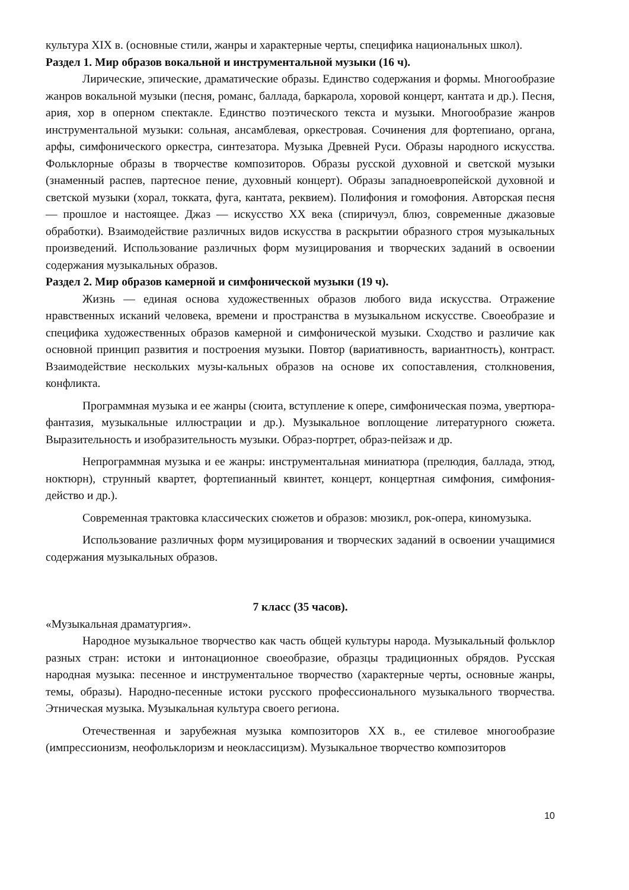культура XIX в. (основные стили, жанры и характерные черты, специфика национальных школ).
Раздел 1. Мир образов вокальной и инструментальной музыки (16 ч).
Лирические, эпические, драматические образы. Единство содержания и формы. Многообразие жанров вокальной музыки (песня, романс, баллада, баркарола, хоровой концерт, кантата и др.). Песня, ария, хор в оперном спектакле. Единство поэтического текста и музыки. Многообразие жанров инструментальной музыки: сольная, ансамблевая, оркестровая. Сочинения для фортепиано, органа, арфы, симфонического оркестра, синтезатора. Музыка Древней Руси. Образы народного искусства. Фольклорные образы в творчестве композиторов. Образы русской духовной и светской музыки (знаменный распев, партесное пение, духовный концерт). Образы западноевропейской духовной и светской музыки (хорал, токката, фуга, кантата, реквием). Полифония и гомофония. Авторская песня — прошлое и настоящее. Джаз — искусство XX века (спиричуэл, блюз, современные джазовые обработки). Взаимодействие различных видов искусства в раскрытии образного строя музыкальных произведений. Использование различных форм музицирования и творческих заданий в освоении содержания музыкальных образов.
Раздел 2. Мир образов камерной и симфонической музыки (19 ч).
Жизнь — единая основа художественных образов любого вида искусства. Отражение нравственных исканий человека, времени и пространства в музыкальном искусстве. Своеобразие и специфика художественных образов камерной и симфонической музыки. Сходство и различие как основной принцип развития и построения музыки. Повтор (вариативность, вариантность), контраст. Взаимодействие нескольких музы-кальных образов на основе их сопоставления, столкновения, конфликта.
Программная музыка и ее жанры (сюита, вступление к опере, симфоническая поэма, увертюра-фантазия, музыкальные иллюстрации и др.). Музыкальное воплощение литературного сюжета. Выразительность и изобразительность музыки. Образ-портрет, образ-пейзаж и др.
Непрограммная музыка и ее жанры: инструментальная миниатюра (прелюдия, баллада, этюд, ноктюрн), струнный квартет, фортепианный квинтет, концерт, концертная симфония, симфония-действо и др.).
Современная трактовка классических сюжетов и образов: мюзикл, рок-опера, киномузыка.
Использование различных форм музицирования и творческих заданий в освоении учащимися содержания музыкальных образов.
7 класс (35 часов).
«Музыкальная драматургия».
Народное музыкальное творчество как часть общей культуры народа. Музыкальный фольклор разных стран: истоки и интонационное своеобразие, образцы традиционных обрядов. Русская народная музыка: песенное и инструментальное творчество (характерные черты, основные жанры, темы, образы). Народно-песенные истоки русского профессионального музыкального творчества. Этническая музыка. Музыкальная культура своего региона.
Отечественная и зарубежная музыка композиторов XX в., ее стилевое многообразие (импрессионизм, неофольклоризм и неоклассицизм). Музыкальное творчество композиторов
10